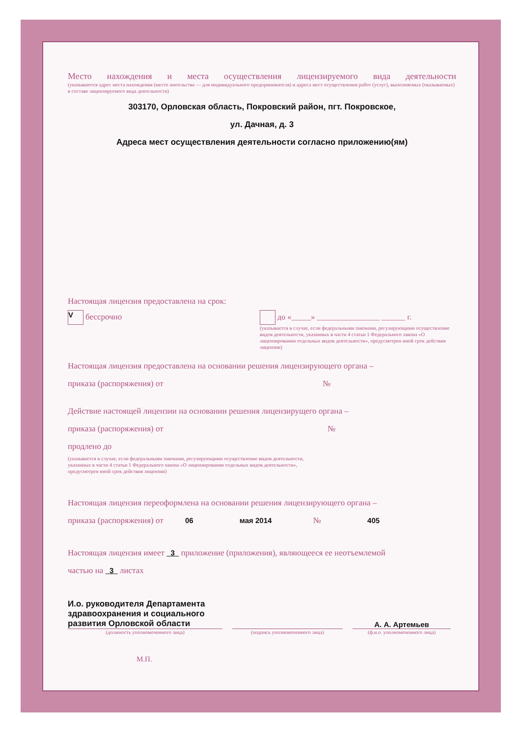Место нахождения и места осуществления лицензируемого вида деятельности
(указываются адрес места нахождения (место жительства — для индивидуального предпринимателя) и адреса мест осуществления работ (услуг), выполняемых (оказываемых) в составе лицензируемого вида деятельности)
303170, Орловская область, Покровский район, пгт. Покровское,
ул. Дачная, д. 3
Адреса мест осуществления деятельности согласно приложению(ям)
Настоящая лицензия предоставлена на срок:
V бессрочно до «_____» ________________ ______ г.
(указывается в случае, если федеральными законами, регулирующими осуществление видов деятельности, указанных в части 4 статьи 1 Федерального закона «О лицензировании отдельных видов деятельности», предусмотрен иной срок действия лицензии)
Настоящая лицензия предоставлена на основании решения лицензирующего органа –
приказа (распоряжения) от №
Действие настоящей лицензии на основании решения лицензирущего органа –
приказа (распоряжения) от №
продлено до
(указывается в случае, если федеральными законами, регулирующими осуществление видов деятельности, указанных в части 4 статьи 1 Федерального закона «О лицензировании отдельных видов деятельности», предусмотрен иной срок действия лицензии)
Настоящая лицензия переоформлена на основании решения лицензирующего органа –
приказа (распоряжения) от 06 мая 2014 № 405
Настоящая лицензия имеет 3 приложение (приложения), являющееся ее неотъемлемой
частью на 3 листах
И.о. руководителя Департамента здравоохранения и социального развития Орловской области
А. А. Артемьев
(должность уполномоченного лица) (подпись уполномоченного лица) (ф.и.о. уполномоченного лица)
М.П.